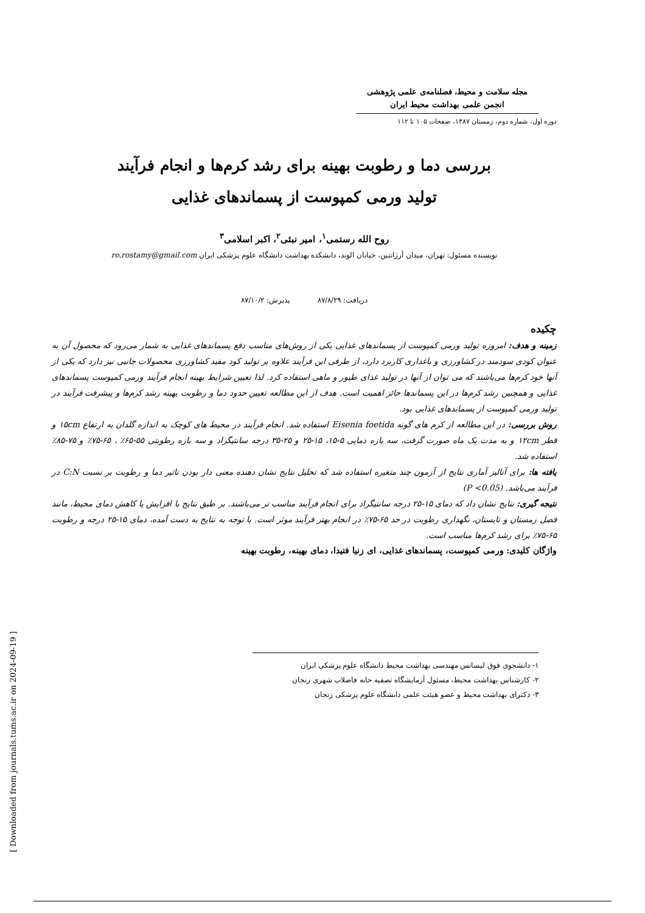مجله سلامت و محیط، فصلنامه‌ی علمی پژوهشی
انجمن علمی بهداشت محیط ایران
دوره اول، شماره دوم، زمستان ۱۳۸۷، صفحات ۱۰۵ تا ۱۱۲
بررسی دما و رطوبت بهینه برای رشد کرم‌ها و انجام فرآیند
تولید ورمی کمپوست از پسماندهای غذایی
روح الله رستمی<sup>۱</sup>، امیر نبئی<sup>۲</sup>، اکبر اسلامی<sup>۳</sup>
نویسنده مسئول: تهران، میدان آرژانتین، خیابان الوند، دانشکده بهداشت دانشگاه علوم پزشکی ایران ro.rostamy@gmail.com
دریافت: ۸۷/۸/۲۹ پذیرش: ۸۷/۱۰/۲
چکیده
زمینه و هدف: امروزه تولید ورمی کمپوست از پسماندهای غذایی یکی از روش‌های مناسب دفع پسماندهای غذایی به شمار می‌رود که محصول آن به عنوان کودی سودمند در کشاورزی و باغداری کاربرد دارد، از طرفی این فرآیند علاوه بر تولید کود مفید کشاورزی محصولات جانبی نیز دارد که یکی از آنها خود کرم‌ها می‌باشند که می توان از آنها در تولید غذای طیور و ماهی استفاده کرد. لذا تعیین شرایط بهینه انجام فرآیند ورمی کمپوست پسماندهای غذایی و همچنین رشد کرم‌ها در این پسماندها حائز اهمیت است. هدف از این مطالعه تعیین حدود دما و رطوبت بهینه رشد کرم‌ها و پیشرفت فرآیند در تولید ورمی کمپوست از پسماندهای غذایی بود.
روش بررسی: در این مطالعه از کرم های گونه Eisenia foetida استفاده شد. انجام فرآیند در محیط های کوچک به اندازه گلدان به ارتفاع ۱۵cm و قطر ۱۲cm و به مدت یک ماه صورت گرفت، سه بازه دمایی ۵-۱۵، ۱۵-۲۵ و ۲۵-۳۵ درجه سانتیگراد و سه بازه رطوبتی ۵۵-۶۵٪ ، ۶۵-۷۵٪ و ۷۵-۸۵٪ استفاده شد.
یافته ها: برای آنالیز آماری نتایج از آزمون چند متغیره استفاده شد که تحلیل نتایج نشان دهنده معنی دار بودن تاثیر دما و رطوبت بر نسبت C:N در فرآیند می‌باشد. (P <0.05)
نتیجه گیری: نتایج نشان داد که دمای ۱۵-۲۵ درجه سانتیگراد برای انجام فرآیند مناسب تر می‌باشند. بر طبق نتایج با افزایش یا کاهش دمای محیط، مانند فصل زمستان و تابستان، نگهداری رطوبت در حد ۶۵-۷۵٪ در انجام بهتر فرآیند موثر است. با توجه به نتایج به دست آمده، دمای ۱۵-۲۵ درجه و رطوبت ۶۵-۷۵٪ برای رشد کرم‌ها مناسب است.
واژگان کلیدی: ورمی کمپوست، پسماندهای غذایی، ای زنیا فتیدا، دمای بهینه، رطوبت بهینه
۱- دانشجوی فوق لیسانس مهندسی بهداشت محیط دانشگاه علوم پزشکی ایران
۲- کارشناس بهداشت محیط، مسئول آزمایشگاه تصفیه خانه فاضلاب شهری زنجان
۳- دکترای بهداشت محیط و عضو هیئت علمی دانشگاه علوم پزشکی زنجان
[ Downloaded from journals.tums.ac.ir on 2024-09-19 ]